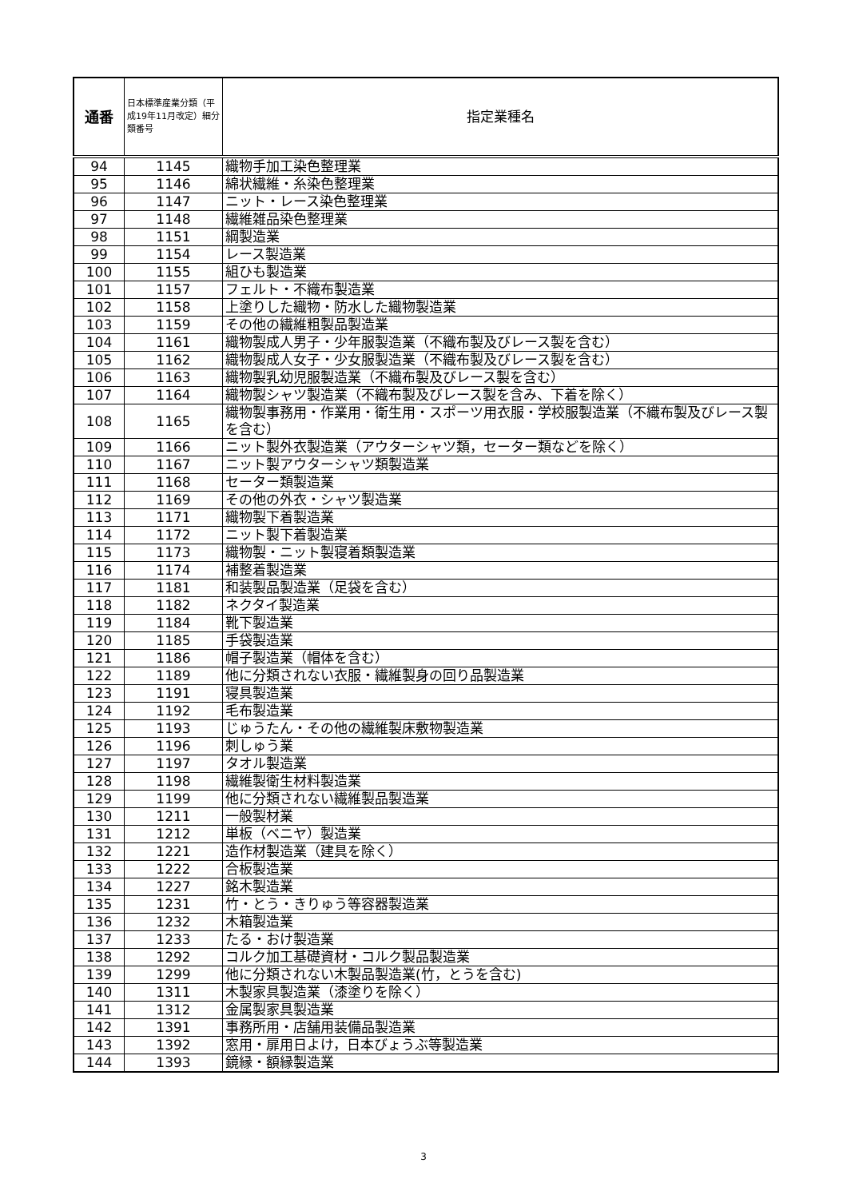| 通番 | 日本標準産業分類（平成19年11月改定）細分類番号 | 指定業種名 |
| --- | --- | --- |
| 94 | 1145 | 織物手加工染色整理業 |
| 95 | 1146 | 綿状繊維・糸染色整理業 |
| 96 | 1147 | ニット・レース染色整理業 |
| 97 | 1148 | 繊維雑品染色整理業 |
| 98 | 1151 | 綱製造業 |
| 99 | 1154 | レース製造業 |
| 100 | 1155 | 組ひも製造業 |
| 101 | 1157 | フェルト・不織布製造業 |
| 102 | 1158 | 上塗りした織物・防水した織物製造業 |
| 103 | 1159 | その他の繊維粗製品製造業 |
| 104 | 1161 | 織物製成人男子・少年服製造業（不織布製及びレース製を含む） |
| 105 | 1162 | 織物製成人女子・少女服製造業（不織布製及びレース製を含む） |
| 106 | 1163 | 織物製乳幼児服製造業（不織布製及びレース製を含む） |
| 107 | 1164 | 織物製シャツ製造業（不織布製及びレース製を含み、下着を除く） |
| 108 | 1165 | 織物製事務用・作業用・衛生用・スポーツ用衣服・学校服製造業（不織布製及びレース製を含む） |
| 109 | 1166 | ニット製外衣製造業（アウターシャツ類，セーター類などを除く） |
| 110 | 1167 | ニット製アウターシャツ類製造業 |
| 111 | 1168 | セーター類製造業 |
| 112 | 1169 | その他の外衣・シャツ製造業 |
| 113 | 1171 | 織物製下着製造業 |
| 114 | 1172 | ニット製下着製造業 |
| 115 | 1173 | 織物製・ニット製寝着類製造業 |
| 116 | 1174 | 補整着製造業 |
| 117 | 1181 | 和装製品製造業（足袋を含む） |
| 118 | 1182 | ネクタイ製造業 |
| 119 | 1184 | 靴下製造業 |
| 120 | 1185 | 手袋製造業 |
| 121 | 1186 | 帽子製造業（帽体を含む） |
| 122 | 1189 | 他に分類されない衣服・繊維製身の回り品製造業 |
| 123 | 1191 | 寝具製造業 |
| 124 | 1192 | 毛布製造業 |
| 125 | 1193 | じゅうたん・その他の繊維製床敷物製造業 |
| 126 | 1196 | 刺しゅう業 |
| 127 | 1197 | タオル製造業 |
| 128 | 1198 | 繊維製衛生材料製造業 |
| 129 | 1199 | 他に分類されない繊維製品製造業 |
| 130 | 1211 | 一般製材業 |
| 131 | 1212 | 単板（ベニヤ）製造業 |
| 132 | 1221 | 造作材製造業（建具を除く） |
| 133 | 1222 | 合板製造業 |
| 134 | 1227 | 銘木製造業 |
| 135 | 1231 | 竹・とう・きりゅう等容器製造業 |
| 136 | 1232 | 木箱製造業 |
| 137 | 1233 | たる・おけ製造業 |
| 138 | 1292 | コルク加工基礎資材・コルク製品製造業 |
| 139 | 1299 | 他に分類されない木製品製造業(竹，とうを含む) |
| 140 | 1311 | 木製家具製造業（漆塗りを除く） |
| 141 | 1312 | 金属製家具製造業 |
| 142 | 1391 | 事務所用・店舗用装備品製造業 |
| 143 | 1392 | 窓用・扉用日よけ，日本びょうぶ等製造業 |
| 144 | 1393 | 鏡縁・額縁製造業 |
3